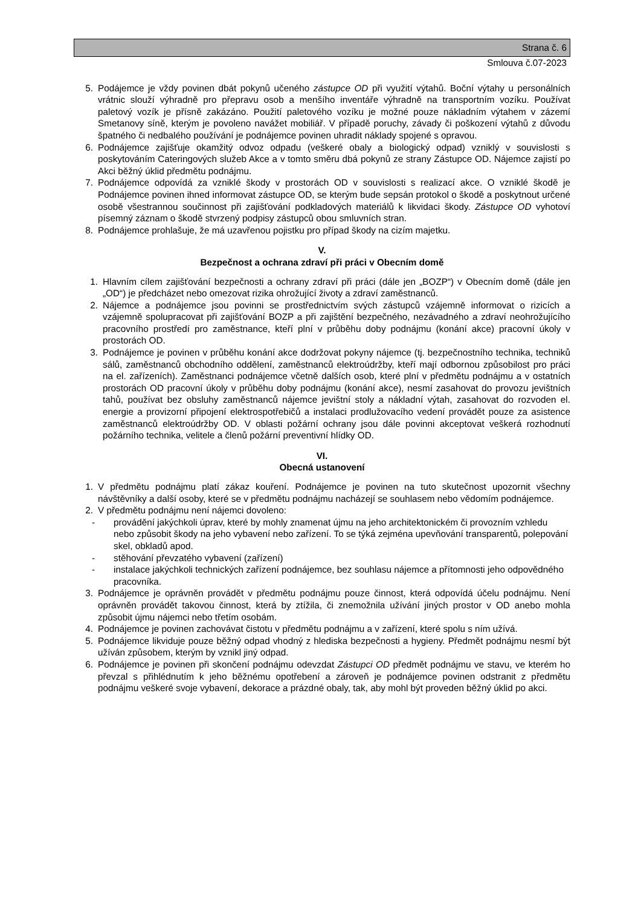Strana č. 6
Smlouva č.07-2023
5. Podájemce je vždy povinen dbát pokynů učeného zástupce OD při využití výtahů. Boční výtahy u personálních vrátnic slouží výhradně pro přepravu osob a menšího inventáře výhradně na transportním vozíku. Používat paletový vozík je přísně zakázáno. Použití paletového vozíku je možné pouze nákladním výtahem v zázemí Smetanovy síně, kterým je povoleno navážet mobiliář. V případě poruchy, závady či poškození výtahů z důvodu špatného či nedbalého používání je podnájemce povinen uhradit náklady spojené s opravou.
6. Podnájemce zajišťuje okamžitý odvoz odpadu (veškeré obaly a biologický odpad) vzniklý v souvislosti s poskytováním Cateringových služeb Akce a v tomto směru dbá pokynů ze strany Zástupce OD. Nájemce zajistí po Akci běžný úklid předmětu podnájmu.
7. Podnájemce odpovídá za vzniklé škody v prostorách OD v souvislosti s realizací akce. O vzniklé škodě je Podnájemce povinen ihned informovat zástupce OD, se kterým bude sepsán protokol o škodě a poskytnout určené osobě všestrannou součinnost při zajišťování podkladových materiálů k likvidaci škody. Zástupce OD vyhotoví písemný záznam o škodě stvrzený podpisy zástupců obou smluvních stran.
8. Podnájemce prohlašuje, že má uzavřenou pojistku pro případ škody na cizím majetku.
V.
Bezpečnost a ochrana zdraví při práci v Obecním domě
1. Hlavním cílem zajišťování bezpečnosti a ochrany zdraví při práci (dále jen „BOZP“) v Obecním domě (dále jen „OD“) je předcházet nebo omezovat rizika ohrožující životy a zdraví zaměstnanců.
2. Nájemce a podnájemce jsou povinni se prostřednictvím svých zástupců vzájemně informovat o rizicích a vzájemně spolupracovat při zajišťování BOZP a při zajištění bezpečného, nezávadného a zdraví neohrožujícího pracovního prostředí pro zaměstnance, kteří plní v průběhu doby podnájmu (konání akce) pracovní úkoly v prostorách OD.
3. Podnájemce je povinen v průběhu konání akce dodržovat pokyny nájemce (tj. bezpečnostního technika, techniků sálů, zaměstnanců obchodního oddělení, zaměstnanců elektroúdržby, kteří mají odbornou způsobilost pro práci na el. zařízeních). Zaměstnanci podnájemce včetně dalších osob, které plní v předmětu podnájmu a v ostatních prostorách OD pracovní úkoly v průběhu doby podnájmu (konání akce), nesmí zasahovat do provozu jevištních tahů, používat bez obsluhy zaměstnanců nájemce jevištní stoly a nákladní výtah, zasahovat do rozvoden el. energie a provizorní připojení elektrospotřebičů a instalaci prodlužovacího vedení provádět pouze za asistence zaměstnanců elektroúdržby OD. V oblasti požární ochrany jsou dále povinni akceptovat veškerá rozhodnutí požárního technika, velitele a členů požární preventivní hlídky OD.
VI.
Obecná ustanovení
1. V předmětu podnájmu platí zákaz kouření. Podnájemce je povinen na tuto skutečnost upozornit všechny návštěvníky a další osoby, které se v předmětu podnájmu nacházejí se souhlasem nebo vědomím podnájemce.
2. V předmětu podnájmu není nájemci dovoleno:
- provádění jakýchkoli úprav, které by mohly znamenat újmu na jeho architektonickém či provozním vzhledu nebo způsobit škody na jeho vybavení nebo zařízení. To se týká zejména upevňování transparentů, polepování skel, obkladů apod.
- stěhování převzatého vybavení (zařízení)
- instalace jakýchkoli technických zařízení podnájemce, bez souhlasu nájemce a přítomnosti jeho odpovědného pracovníka.
3. Podnájemce je oprávněn provádět v předmětu podnájmu pouze činnost, která odpovídá účelu podnájmu. Není oprávněn provádět takovou činnost, která by ztížila, či znemožnila užívání jiných prostor v OD anebo mohla způsobit újmu nájemci nebo třetím osobám.
4. Podnájemce je povinen zachovávat čistotu v předmětu podnájmu a v zařízení, které spolu s ním užívá.
5. Podnájemce likviduje pouze běžný odpad vhodný z hlediska bezpečnosti a hygieny. Předmět podnájmu nesmí být užíván způsobem, kterým by vznikl jiný odpad.
6. Podnájemce je povinen při skončení podnájmu odevzdat Zástupci OD předmět podnájmu ve stavu, ve kterém ho převzal s přihlédnutím k jeho běžnému opotřebení a zároveň je podnájemce povinen odstranit z předmětu podnájmu veškeré svoje vybavení, dekorace a prázdné obaly, tak, aby mohl být proveden běžný úklid po akci.